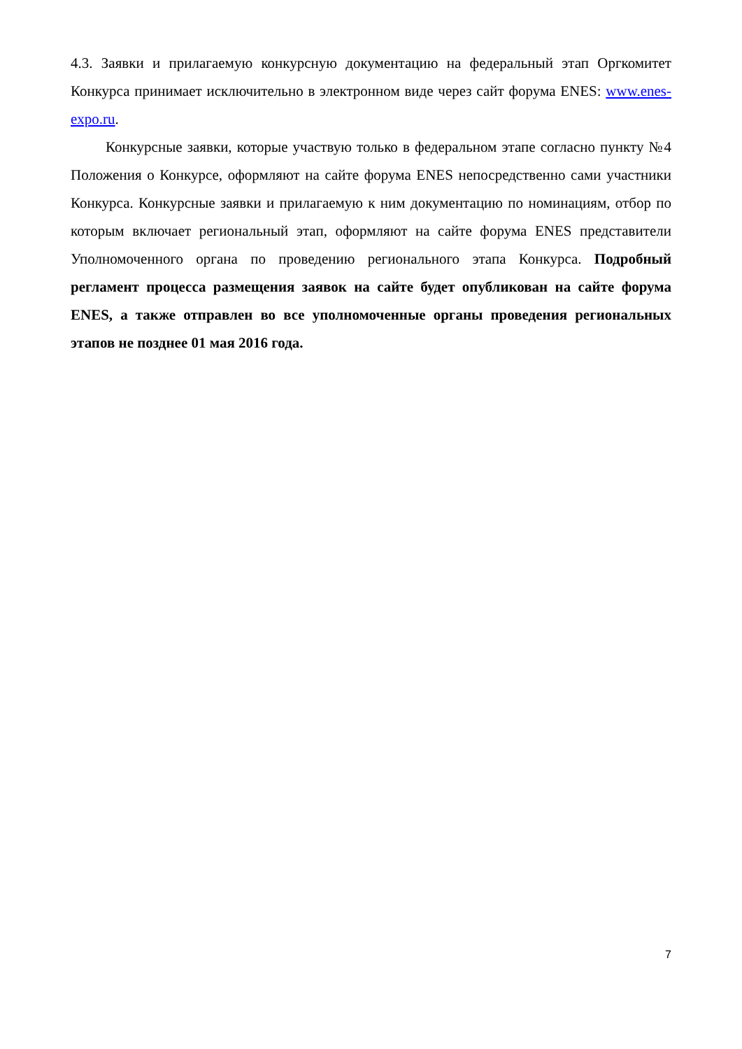4.3. Заявки и прилагаемую конкурсную документацию на федеральный этап Оргкомитет Конкурса принимает исключительно в электронном виде через сайт форума ENES: www.enes-expo.ru.
Конкурсные заявки, которые участвую только в федеральном этапе согласно пункту №4 Положения о Конкурсе, оформляют на сайте форума ENES непосредственно сами участники Конкурса. Конкурсные заявки и прилагаемую к ним документацию по номинациям, отбор по которым включает региональный этап, оформляют на сайте форума ENES представители Уполномоченного органа по проведению регионального этапа Конкурса. Подробный регламент процесса размещения заявок на сайте будет опубликован на сайте форума ENES, а также отправлен во все уполномоченные органы проведения региональных этапов не позднее 01 мая 2016 года.
7